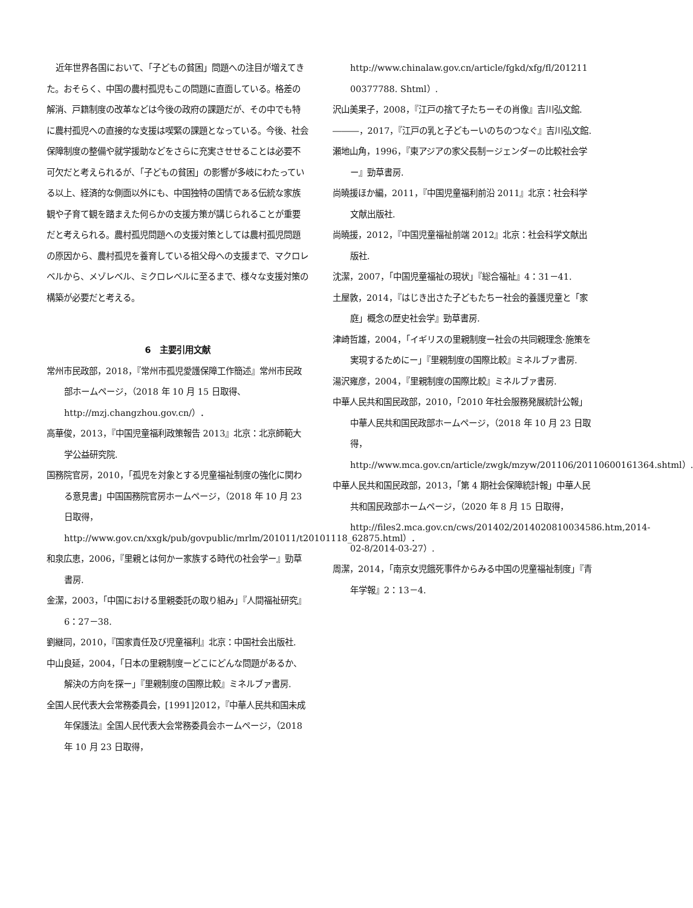近年世界各国において、「子どもの貧困」問題への注目が増えてきた。おそらく、中国の農村孤児もこの問題に直面している。格差の解消、戸籍制度の改革などは今後の政府の課題だが、その中でも特に農村孤児への直接的な支援は喫緊の課題となっている。今後、社会保障制度の整備や就学援助などをさらに充実させせることは必要不可欠だと考えられるが、「子どもの貧困」の影響が多岐にわたっている以上、経済的な側面以外にも、中国独特の国情である伝統な家族観や子育て観を踏まえた何らかの支援方策が講じられることが重要だと考えられる。農村孤児問題への支援対策としては農村孤児問題の原因から、農村孤児を養育している祖父母への支援まで、マクロレベルから、メゾレベル、ミクロレベルに至るまで、様々な支援対策の構築が必要だと考える。
6　主要引用文献
常州市民政部，2018，『常州市孤児愛護保障工作簡述』常州市民政部ホームページ，（2018 年 10 月 15 日取得、http://mzj.changzhou.gov.cn/）．
高華俊，2013，『中国児童福利政策報告 2013』北京：北京師範大学公益研究院.
国務院官房，2010，「孤児を対象とする児童福祉制度の強化に関わる意見書」中国国務院官房ホームページ，（2018 年 10 月 23 日取得，http://www.gov.cn/xxgk/pub/govpublic/mrlm/201011/t20101118_62875.html）．
和泉広恵，2006，『里親とは何かー家族する時代の社会学ー』勁草書房.
金潔，2003，「中国における里親委託の取り組み」『人間福祉研究』6：27－38.
劉継同，2010，『国家責任及び児童福利』北京：中国社会出版社.
中山良延，2004，「日本の里親制度ーどこにどんな問題があるか、解決の方向を探ー」『里親制度の国際比較』ミネルブァ書房.
全国人民代表大会常務委員会，[1991]2012，『中華人民共和国未成年保護法』全国人民代表大会常務委員会ホームページ，（2018 年 10 月 23 日取得，
http://www.chinalaw.gov.cn/article/fgkd/xfg/fl/201211 00377788. Shtml）.
沢山美果子，2008，『江戸の捨て子たちーその肖像』吉川弘文館.
―――，2017，『江戸の乳と子どもーいのちのつなぐ』吉川弘文館.
瀬地山角，1996，『東アジアの家父長制ージェンダーの比較社会学ー』勁草書房.
尚曉援ほか編，2011，『中国児童福利前沿 2011』北京：社会科学文献出版社.
尚曉援，2012，『中国児童福祉前端 2012』北京：社会科学文献出版社.
沈潔，2007，「中国児童福祉の現状」『総合福祉』4：31－41.
土屋敦，2014，『はじき出さた子どもたちー社会的養護児童と「家庭」概念の歴史社会学』勁草書房.
津崎哲雄，2004，「イギリスの里親制度ー社会の共同親理念·施策を実現するためにー」『里親制度の国際比較』ミネルブァ書房.
湯沢雍彦，2004，『里親制度の国際比較』ミネルブァ書房.
中華人民共和国民政部，2010，「2010 年社会服務発展統計公報」中華人民共和国民政部ホームページ，（2018 年 10 月 23 日取得，http://www.mca.gov.cn/article/zwgk/mzyw/201106/20110600161364.shtml）.
中華人民共和国民政部，2013，「第 4 期社会保障統計報」中華人民共和国民政部ホームページ，（2020 年 8 月 15 日取得，http://files2.mca.gov.cn/cws/201402/2014020810034586.htm,2014-02-8/2014-03-27）.
周潔，2014，「南京女児餓死事件からみる中国の児童福祉制度」『青年学報』2：13－4.